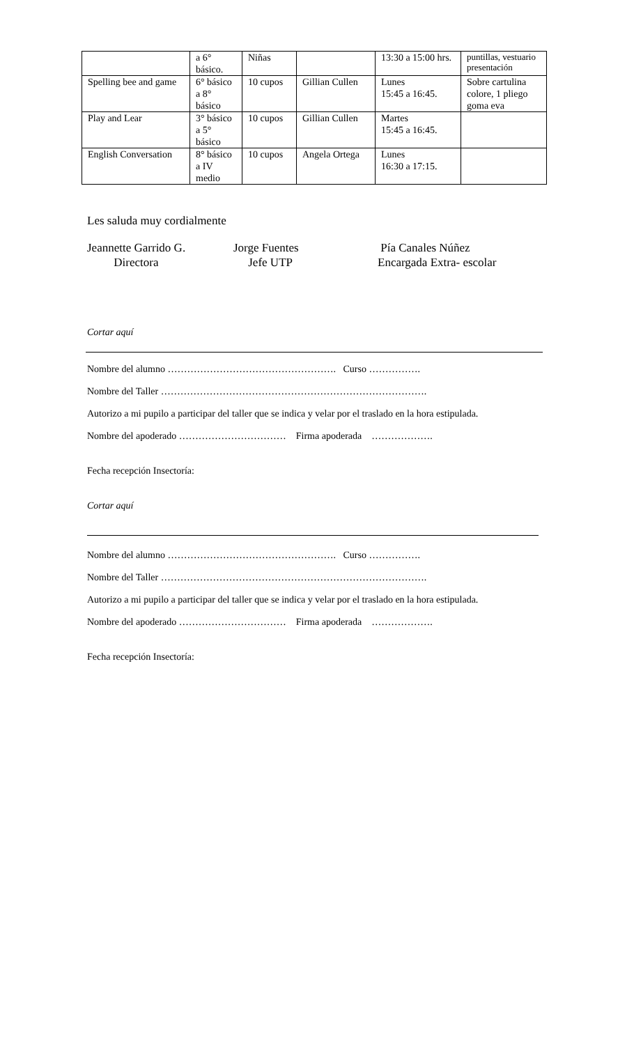| | a 6° básico. | Niñas | | 13:30 a 15:00 hrs. | puntillas, vestuario presentación |
| Spelling bee and game | 6° básico a 8° básico | 10 cupos | Gillian Cullen | Lunes 15:45 a 16:45. | Sobre cartulina colore, 1 pliego goma eva |
| Play and Lear | 3° básico a 5° básico | 10 cupos | Gillian Cullen | Martes 15:45 a 16:45. | |
| English Conversation | 8° básico a IV medio | 10 cupos | Angela Ortega | Lunes 16:30 a 17:15. | |
Les saluda muy cordialmente
Jeannette Garrido G.
Directora
Jorge Fuentes
Jefe UTP
Pía Canales Núñez
Encargada Extra- escolar
Cortar aquí
Nombre del alumno ……………………………………………. Curso …………….
Nombre del Taller ……………………………………………………………………….
Autorizo a mi pupilo a participar del taller que se indica y velar por el traslado en la hora estipulada.
Nombre del apoderado …………………………… Firma apoderada ……………….
Fecha recepción Insectoría:
Cortar aquí
Nombre del alumno ……………………………………………. Curso …………….
Nombre del Taller ……………………………………………………………………….
Autorizo a mi pupilo a participar del taller que se indica y velar por el traslado en la hora estipulada.
Nombre del apoderado …………………………… Firma apoderada ……………….
Fecha recepción Insectoría: